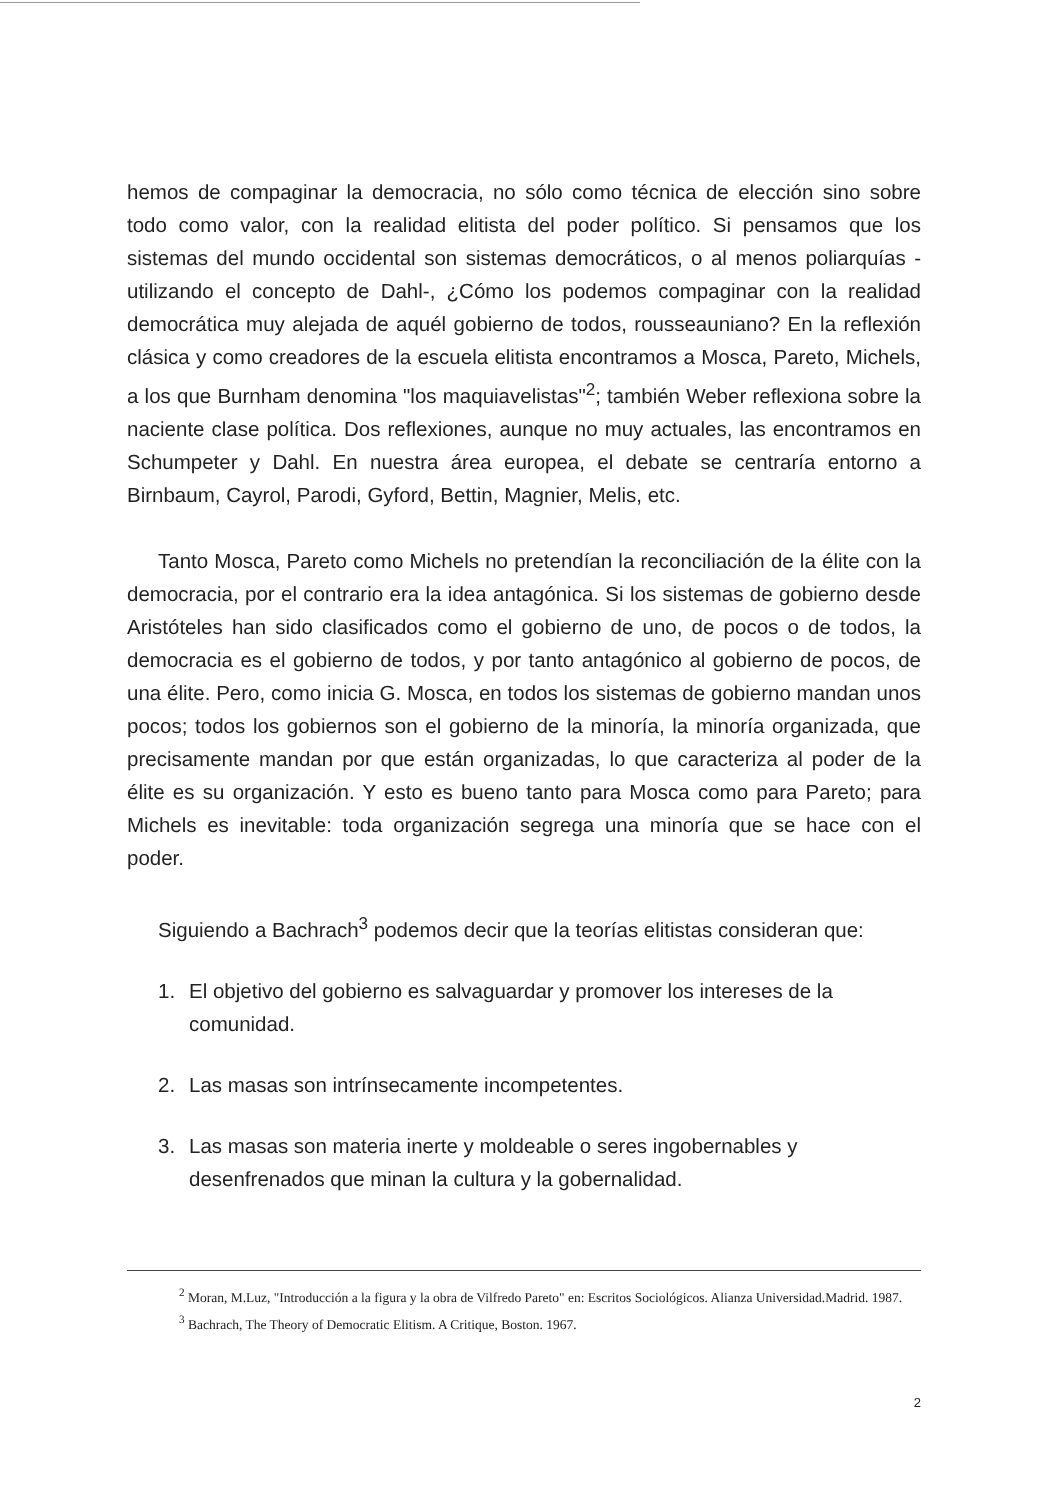hemos de compaginar la democracia, no sólo como técnica de elección sino sobre todo como valor, con la realidad elitista del poder político. Si pensamos que los sistemas del mundo occidental son sistemas democráticos, o al menos poliarquías -utilizando el concepto de Dahl-, ¿Cómo los podemos compaginar con la realidad democrática muy alejada de aquél gobierno de todos, rousseauniano? En la reflexión clásica y como creadores de la escuela elitista encontramos a Mosca, Pareto, Michels, a los que Burnham denomina "los maquiavelistas"<sup>2</sup>; también Weber reflexiona sobre la naciente clase política. Dos reflexiones, aunque no muy actuales, las encontramos en Schumpeter y Dahl. En nuestra área europea, el debate se centraría entorno a Birnbaum, Cayrol, Parodi, Gyford, Bettin, Magnier, Melis, etc.
Tanto Mosca, Pareto como Michels no pretendían la reconciliación de la élite con la democracia, por el contrario era la idea antagónica. Si los sistemas de gobierno desde Aristóteles han sido clasificados como el gobierno de uno, de pocos o de todos, la democracia es el gobierno de todos, y por tanto antagónico al gobierno de pocos, de una élite. Pero, como inicia G. Mosca, en todos los sistemas de gobierno mandan unos pocos; todos los gobiernos son el gobierno de la minoría, la minoría organizada, que precisamente mandan por que están organizadas, lo que caracteriza al poder de la élite es su organización. Y esto es bueno tanto para Mosca como para Pareto; para Michels es inevitable: toda organización segrega una minoría que se hace con el poder.
Siguiendo a Bachrach<sup>3</sup> podemos decir que la teorías elitistas consideran que:
1. El objetivo del gobierno es salvaguardar y promover los intereses de la comunidad.
2. Las masas son intrínsecamente incompetentes.
3. Las masas son materia inerte y moldeable o seres ingobernables y desenfrenados que minan la cultura y la gobernalidad.
<sup>2</sup> Moran, M.Luz, "Introducción a la figura y la obra de Vilfredo Pareto" en: Escritos Sociológicos. Alianza Universidad.Madrid. 1987.
<sup>3</sup> Bachrach, The Theory of Democratic Elitism. A Critique, Boston. 1967.
2